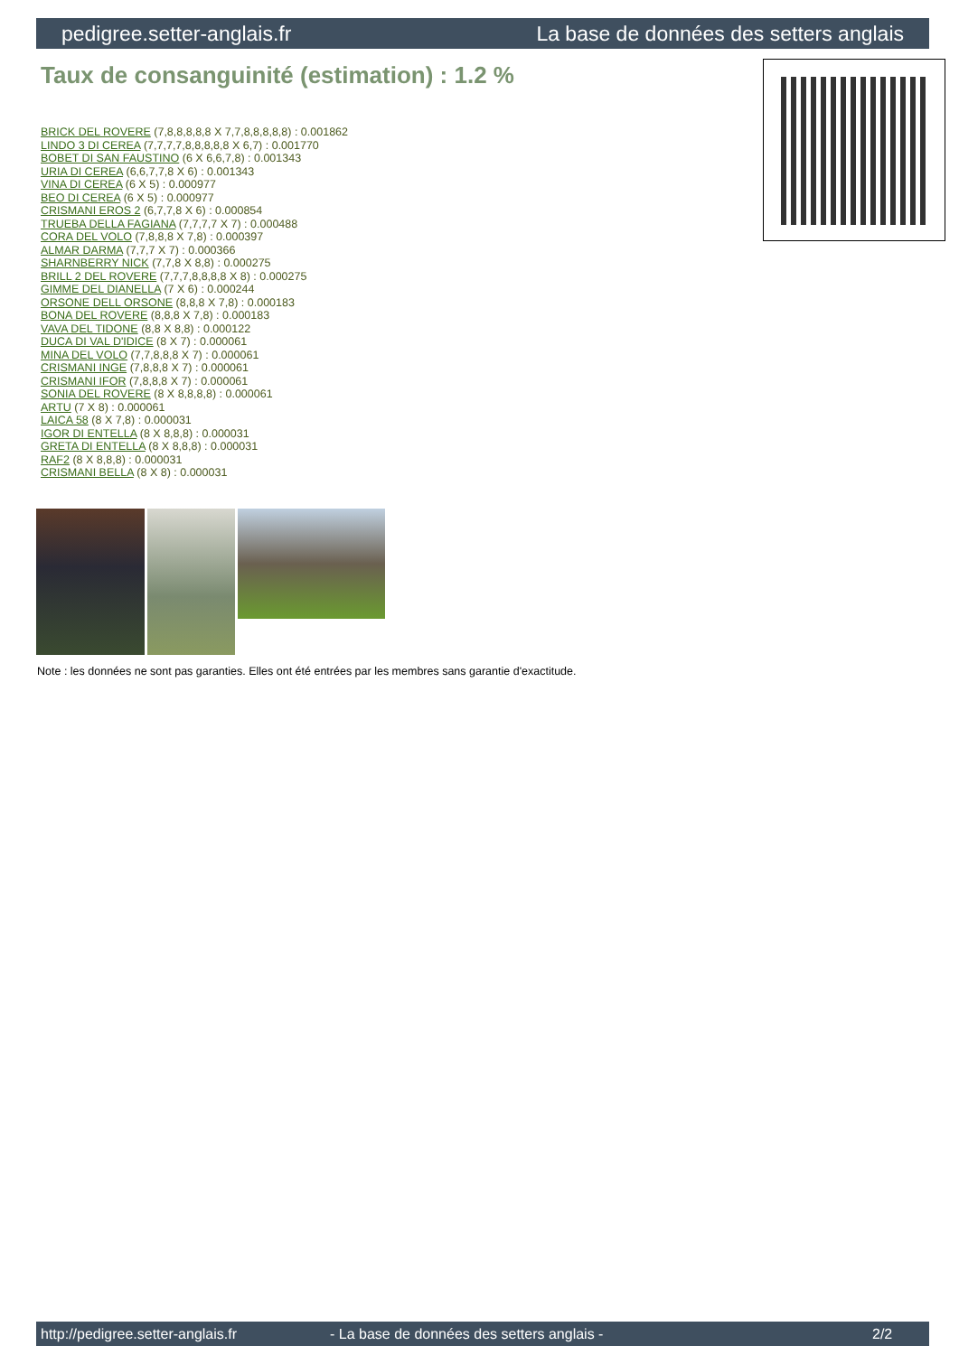pedigree.setter-anglais.fr La base de données des setters anglais
Taux de consanguinité (estimation) : 1.2 %
BRICK DEL ROVERE (7,8,8,8,8,8 X 7,7,8,8,8,8,8) : 0.001862
LINDO 3 DI CEREA (7,7,7,7,8,8,8,8,8 X 6,7) : 0.001770
BOBET DI SAN FAUSTINO (6 X 6,6,7,8) : 0.001343
URIA DI CEREA (6,6,7,7,8 X 6) : 0.001343
VINA DI CEREA (6 X 5) : 0.000977
BEO DI CEREA (6 X 5) : 0.000977
CRISMANI EROS 2 (6,7,7,8 X 6) : 0.000854
TRUEBA DELLA FAGIANA (7,7,7,7 X 7) : 0.000488
CORA DEL VOLO (7,8,8,8 X 7,8) : 0.000397
ALMAR DARMA (7,7,7 X 7) : 0.000366
SHARNBERRY NICK (7,7,8 X 8,8) : 0.000275
BRILL 2 DEL ROVERE (7,7,7,8,8,8,8 X 8) : 0.000275
GIMME DEL DIANELLA (7 X 6) : 0.000244
ORSONE DELL ORSONE (8,8,8 X 7,8) : 0.000183
BONA DEL ROVERE (8,8,8 X 7,8) : 0.000183
VAVA DEL TIDONE (8,8 X 8,8) : 0.000122
DUCA DI VAL D'IDICE (8 X 7) : 0.000061
MINA DEL VOLO (7,7,8,8,8 X 7) : 0.000061
CRISMANI INGE (7,8,8,8 X 7) : 0.000061
CRISMANI IFOR (7,8,8,8 X 7) : 0.000061
SONIA DEL ROVERE (8 X 8,8,8,8) : 0.000061
ARTU (7 X 8) : 0.000061
LAICA 58 (8 X 7,8) : 0.000031
IGOR DI ENTELLA (8 X 8,8,8) : 0.000031
GRETA DI ENTELLA (8 X 8,8,8) : 0.000031
RAF2 (8 X 8,8,8) : 0.000031
CRISMANI BELLA (8 X 8) : 0.000031
Note : les données ne sont pas garanties. Elles ont été entrées par les membres sans garantie d'exactitude.
http://pedigree.setter-anglais.fr - La base de données des setters anglais - 2/2